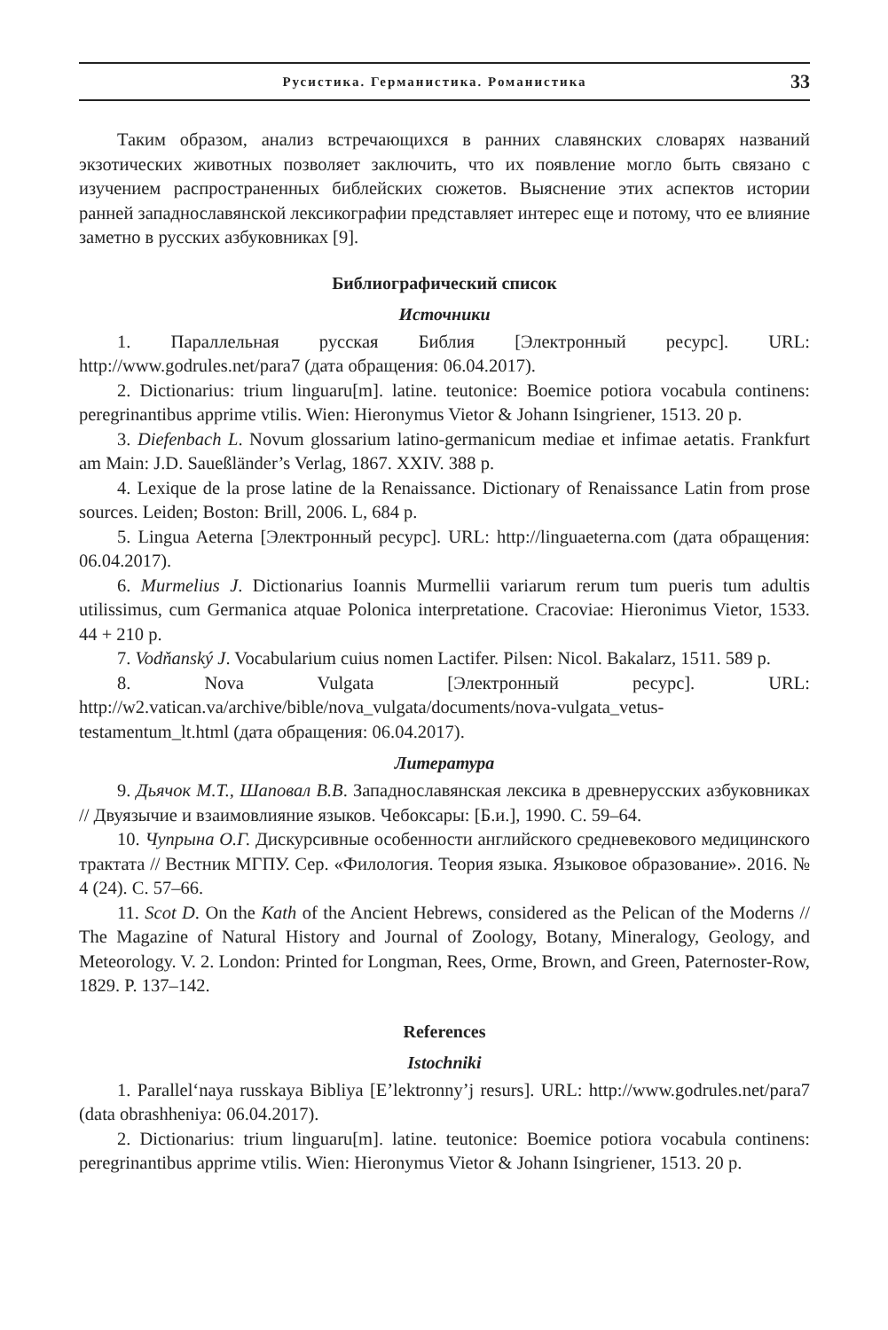Русистика. Германистика. Романистика 33
Таким образом, анализ встречающихся в ранних славянских словарях названий экзотических животных позволяет заключить, что их появление могло быть связано с изучением распространенных библейских сюжетов. Выяснение этих аспектов истории ранней западнославянской лексикографии представляет интерес еще и потому, что ее влияние заметно в русских азбуковниках [9].
Библиографический список
Источники
1. Параллельная русская Библия [Электронный ресурс]. URL: http://www.godrules.net/para7 (дата обращения: 06.04.2017).
2. Dictionarius: trium linguaru[m]. latine. teutonice: Boemice potiora vocabula continens: peregrinantibus apprime vtilis. Wien: Hieronymus Vietor & Johann Isingriener, 1513. 20 p.
3. Diefenbach L. Novum glossarium latino-germanicum mediae et infimae aetatis. Frankfurt am Main: J.D. Saueßländer’s Verlag, 1867. XXIV. 388 p.
4. Lexique de la prose latine de la Renaissance. Dictionary of Renaissance Latin from prose sources. Leiden; Boston: Brill, 2006. L, 684 p.
5. Lingua Aeterna [Электронный ресурс]. URL: http://linguaeterna.com (дата обращения: 06.04.2017).
6. Murmelius J. Dictionarius Ioannis Murmellii variarum rerum tum pueris tum adultis utilissimus, cum Germanica atquae Polonica interpretatione. Cracoviae: Hieronimus Vietor, 1533. 44 + 210 p.
7. Vodňanský J. Vocabularium cuius nomen Lactifer. Pilsen: Nicol. Bakalarz, 1511. 589 p.
8. Nova Vulgata [Электронный ресурс]. URL: http://w2.vatican.va/archive/bible/nova_vulgata/documents/nova-vulgata_vetus-testamentum_lt.html (дата обращения: 06.04.2017).
Литература
9. Дьячок М.Т., Шаповал В.В. Западнославянская лексика в древнерусских азбуковниках // Двуязычие и взаимовлияние языков. Чебоксары: [Б.и.], 1990. С. 59–64.
10. Чупрына О.Г. Дискурсивные особенности английского средневекового медицинского трактата // Вестник МГПУ. Сер. «Филология. Теория языка. Языковое образование». 2016. № 4 (24). С. 57–66.
11. Scot D. On the Kath of the Ancient Hebrews, considered as the Pelican of the Moderns // The Magazine of Natural History and Journal of Zoology, Botany, Mineralogy, Geology, and Meteorology. V. 2. London: Printed for Longman, Rees, Orme, Brown, and Green, Paternoster-Row, 1829. P. 137–142.
References
Istochniki
1. Parallel‘naya russkaya Bibliya [E’lektronny’j resurs]. URL: http://www.godrules.net/para7 (data obrashheniya: 06.04.2017).
2. Dictionarius: trium linguaru[m]. latine. teutonice: Boemice potiora vocabula continens: peregrinantibus apprime vtilis. Wien: Hieronymus Vietor & Johann Isingriener, 1513. 20 p.